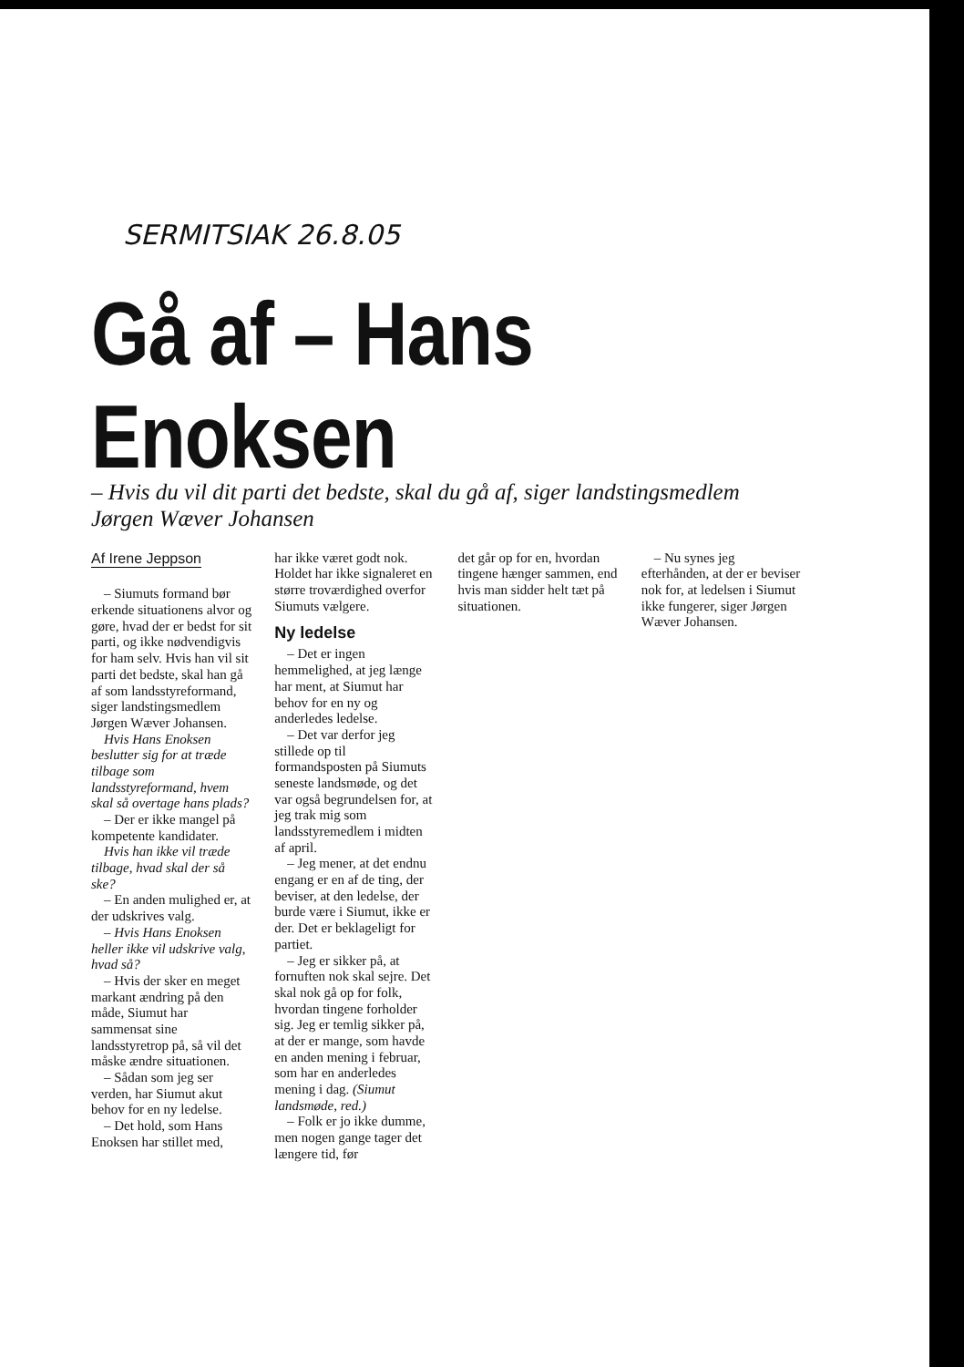SERMITSIAK 26.8.05
Gå af – Hans Enoksen
– Hvis du vil dit parti det bedste, skal du gå af, siger landstingsmedlem Jørgen Wæver Johansen
Af Irene Jeppson
– Siumuts formand bør erkende situationens alvor og gøre, hvad der er bedst for sit parti, og ikke nødvendigvis for ham selv. Hvis han vil sit parti det bedste, skal han gå af som landsstyreformand, siger landstingsmedlem Jørgen Wæver Johansen.
Hvis Hans Enoksen beslutter sig for at træde tilbage som landsstyreformand, hvem skal så overtage hans plads?
– Der er ikke mangel på kompetente kandidater.
Hvis han ikke vil træde tilbage, hvad skal der så ske?
– En anden mulighed er, at der udskrives valg.
– Hvis Hans Enoksen heller ikke vil udskrive valg, hvad så?
– Hvis der sker en meget markant ændring på den måde, Siumut har sammensat sine landsstyretrop på, så vil det måske ændre situationen.
– Sådan som jeg ser verden, har Siumut akut behov for en ny ledelse.
– Det hold, som Hans Enoksen har stillet med,
har ikke været godt nok. Holdet har ikke signaleret en større troværdighed overfor Siumuts vælgere.
Ny ledelse
– Det er ingen hemmelighed, at jeg længe har ment, at Siumut har behov for en ny og anderledes ledelse.
– Det var derfor jeg stillede op til formandsposten på Siumuts seneste landsmøde, og det var også begrundelsen for, at jeg trak mig som landsstyremedlem i midten af april.
– Jeg mener, at det endnu engang er en af de ting, der beviser, at den ledelse, der burde være i Siumut, ikke er der. Det er beklageligt for partiet.
– Jeg er sikker på, at fornuften nok skal sejre. Det skal nok gå op for folk, hvordan tingene forholder sig. Jeg er temlig sikker på, at der er mange, som havde en anden mening i februar, som har en anderledes mening i dag. (Siumut landsmøde, red.)
– Folk er jo ikke dumme, men nogen gange tager det længere tid, før
det går op for en, hvordan tingene hænger sammen, end hvis man sidder helt tæt på situationen.
– Nu synes jeg efterhånden, at der er beviser nok for, at ledelsen i Siumut ikke fungerer, siger Jørgen Wæver Johansen.